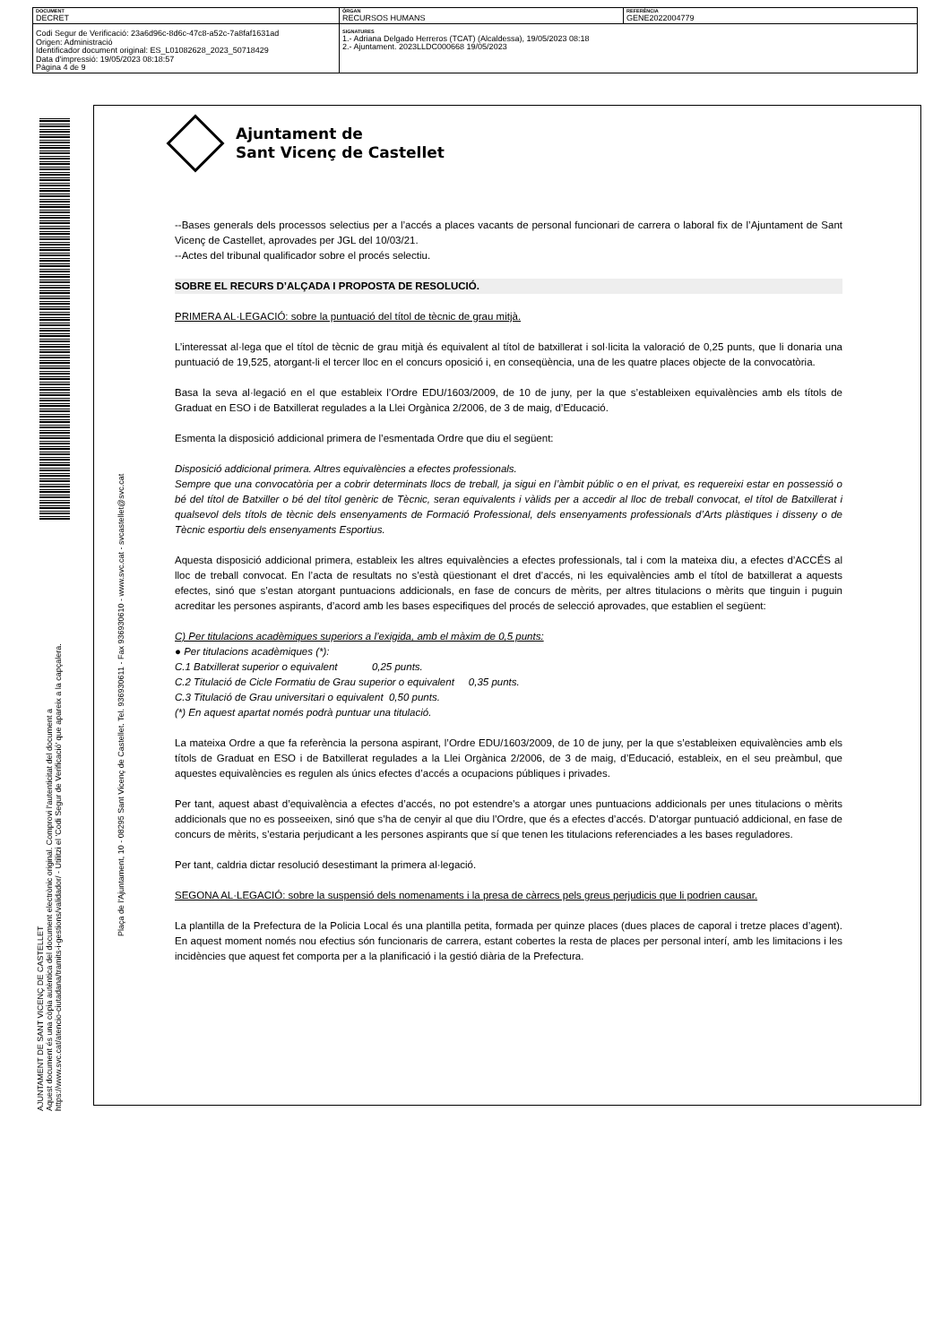| DOCUMENT DECRET | ÒRGAN RECURSOS HUMANS | REFERÈNCIA GENE2022004779 |
| Codi Segur de Verificació: 23a6d96c-8d6c-47c8-a52c-7a8faf1631ad Origen: Administració Identificador document original: ES_L01082628_2023_50718429 Data d'impressió: 19/05/2023 08:18:57 Pàgina 4 de 9 | SIGNATURES 1.- Adriana Delgado Herreros (TCAT) (Alcaldessa), 19/05/2023 08:18 2.- Ajuntament. 2023LLDC000668 19/05/2023 | |
AJUNTAMENT DE SANT VICENÇ DE CASTELLET
Aquest document és una còpia autèntica del document electrònic original. Comprovi l'autenticitat del document a
https://www.svc.cat/atencio-ciutadana/tramits-i-gestions/validador/ - Utilitzi el 'Codi Segur de Verificació' que apareix a la capçalera.
Plaça de l'Ajuntament, 10 - 08295 Sant Vicenç de Castellet. Tel. 936930611 - Fax 936930610 - www.svc.cat - svcastellet@svc.cat
Ajuntament de
Sant Vicenç de Castellet
--Bases generals dels processos selectius per a l’accés a places vacants de personal funcionari de carrera o laboral fix de l’Ajuntament de Sant Vicenç de Castellet, aprovades per JGL del 10/03/21.
--Actes del tribunal qualificador sobre el procés selectiu.
SOBRE EL RECURS D’ALÇADA I PROPOSTA DE RESOLUCIÓ.
PRIMERA AL·LEGACIÓ: sobre la puntuació del títol de tècnic de grau mitjà.
L’interessat al·lega que el títol de tècnic de grau mitjà és equivalent al títol de batxillerat i sol·licita la valoració de 0,25 punts, que li donaria una puntuació de 19,525, atorgant-li el tercer lloc en el concurs oposició i, en conseqüència, una de les quatre places objecte de la convocatòria.
Basa la seva al·legació en el que estableix l’Ordre EDU/1603/2009, de 10 de juny, per la que s’estableixen equivalències amb els títols de Graduat en ESO i de Batxillerat regulades a la Llei Orgànica 2/2006, de 3 de maig, d’Educació.
Esmenta la disposició addicional primera de l’esmentada Ordre que diu el següent:
Disposició addicional primera. Altres equivalències a efectes professionals.
Sempre que una convocatòria per a cobrir determinats llocs de treball, ja sigui en l’àmbit públic o en el privat, es requereixi estar en possessió o bé del títol de Batxiller o bé del títol genèric de Tècnic, seran equivalents i vàlids per a accedir al lloc de treball convocat, el títol de Batxillerat i qualsevol dels títols de tècnic dels ensenyaments de Formació Professional, dels ensenyaments professionals d’Arts plàstiques i disseny o de Tècnic esportiu dels ensenyaments Esportius.
Aquesta disposició addicional primera, estableix les altres equivalències a efectes professionals, tal i com la mateixa diu, a efectes d’ACCÉS al lloc de treball convocat. En l’acta de resultats no s’està qüestionant el dret d’accés, ni les equivalències amb el títol de batxillerat a aquests efectes, sinó que s’estan atorgant puntuacions addicionals, en fase de concurs de mèrits, per altres titulacions o mèrits que tinguin i puguin acreditar les persones aspirants, d’acord amb les bases especifiques del procés de selecció aprovades, que establien el següent:
C) Per titulacions acadèmiques superiors a l’exigida, amb el màxim de 0,5 punts:
● Per titulacions acadèmiques (*):
C.1 Batxillerat superior o equivalent 0,25 punts.
C.2 Titulació de Cicle Formatiu de Grau superior o equivalent 0,35 punts.
C.3 Titulació de Grau universitari o equivalent 0,50 punts.
(*) En aquest apartat només podrà puntuar una titulació.
La mateixa Ordre a que fa referència la persona aspirant, l’Ordre EDU/1603/2009, de 10 de juny, per la que s’estableixen equivalències amb els títols de Graduat en ESO i de Batxillerat regulades a la Llei Orgànica 2/2006, de 3 de maig, d’Educació, estableix, en el seu preàmbul, que aquestes equivalències es regulen als únics efectes d’accés a ocupacions públiques i privades.
Per tant, aquest abast d’equivalència a efectes d’accés, no pot estendre’s a atorgar unes puntuacions addicionals per unes titulacions o mèrits addicionals que no es posseeixen, sinó que s’ha de cenyir al que diu l’Ordre, que és a efectes d’accés. D’atorgar puntuació addicional, en fase de concurs de mèrits, s’estaria perjudicant a les persones aspirants que sí que tenen les titulacions referenciades a les bases reguladores.
Per tant, caldria dictar resolució desestimant la primera al·legació.
SEGONA AL·LEGACIÓ: sobre la suspensió dels nomenaments i la presa de càrrecs pels greus perjudicis que li podrien causar.
La plantilla de la Prefectura de la Policia Local és una plantilla petita, formada per quinze places (dues places de caporal i tretze places d’agent). En aquest moment només nou efectius són funcionaris de carrera, estant cobertes la resta de places per personal interí, amb les limitacions i les incidències que aquest fet comporta per a la planificació i la gestió diària de la Prefectura.